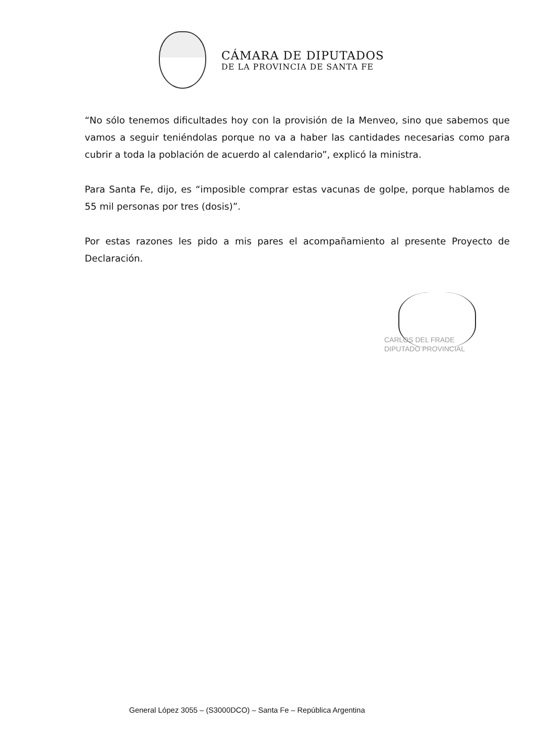CÁMARA DE DIPUTADOS
DE LA PROVINCIA DE SANTA FE
“No sólo tenemos dificultades hoy con la provisión de la Menveo, sino que sabemos que vamos a seguir teniéndolas porque no va a haber las cantidades necesarias como para cubrir a toda la población de acuerdo al calendario”, explicó la ministra.
Para Santa Fe, dijo, es “imposible comprar estas vacunas de golpe, porque hablamos de 55 mil personas por tres (dosis)”.
Por estas razones les pido a mis pares el acompañamiento al presente Proyecto de Declaración.
CARLOS DEL FRADE
DIPUTADO PROVINCIAL
General López 3055 – (S3000DCO) – Santa Fe – República Argentina